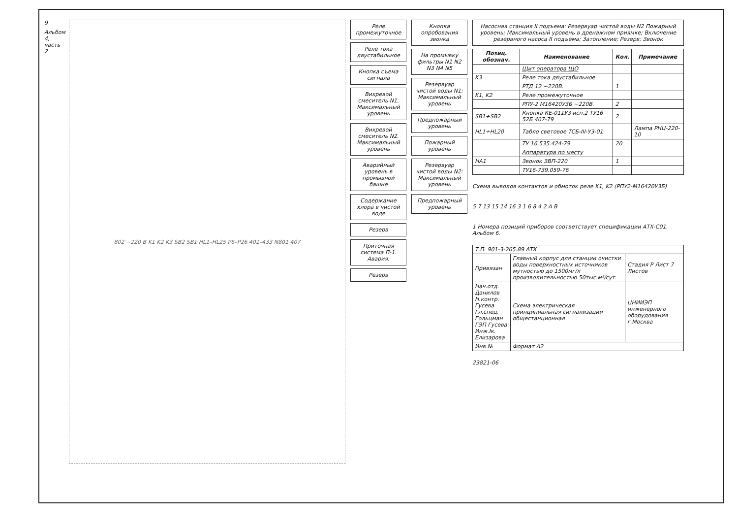9
Альбом 4, часть 2
802 ~220 В K1 K2 K3 SB2 SB1 HL1–HL25 P6–P26 401–433 N801 407
Реле промежуточное
Реле тока двустабильное
Кнопка съема сигнала
Вихревой смеситель N1. Максимальный уровень
Вихревой смеситель N2. Максимальный уровень
Аварийный уровень в промывной башне
Содержание хлора в чистой воде
Резерв
Приточная система П-1. Авария.
Резерв
Кнопка опробования звонка
На промывку фильтры N1 N2 N3 N4 N5
Резервуар чистой воды N1: Максимальный уровень
Предпожарный уровень
Пожарный уровень
Резервуар чистой воды N2: Максимальный уровень
Предпожарный уровень
Насосная станция II подъема: Резервуар чистой воды N2 Пожарный уровень; Максимальный уровень в дренажном приямке; Включение резервного насоса II подъема; Затопление; Резерв; Звонок
| Позиц. обознач. | Наименование | Кол. | Примечание |
| --- | --- | --- | --- |
| | Щит оператора ЩО | | |
| K3 | Реле тока двустабильное | | |
| | РТД 12 ~220В. | 1 | |
| K1, K2 | Реле промежуточное | | |
| | РПУ-2 М16420У3Б ~220В. | 2 | |
| SB1÷SB2 | Кнопка КЕ-011У3 исп.2 ТУ16 52Б 407-79 | 2 | |
| HL1÷HL20 | Табло световое ТСБ-III-У3-01 | | Лампа РНЦ-220-10 |
| | ТУ 16.535.424-79 | 20 | |
| | Аппаратура по месту | | |
| HA1 | Звонок ЗВП-220 | 1 | |
| | ТУ16-739.059-76 | | |
Схема выводов контактов и обмоток реле K1, K2 (РПУ2-М16420У3Б)
5 7 13 15 14 16 3 1 6 8 4 2 A B
1 Номера позиций приборов соответствует спецификации АТХ-С01. Альбом 6.
| Т.П. 901-3-265.89 АТХ | | |
| Привязан | Главный корпус для станции очистки воды поверхностных источников мутностью до 1500мг/л производительностью 50тыс.м³/сут. | Стадия Р Лист 7 Листов |
| Нач.отд. Данилов Н.контр. Гусева Гл.спец. Гольцман ГЭП Гусева Инж.Iк. Елизарова | Схема электрическая принципиальная сигнализации общестанционная | ЦНИИЭП инженерного оборудования г.Москва |
| Инв.№ | Формат А2 | |
23821-06